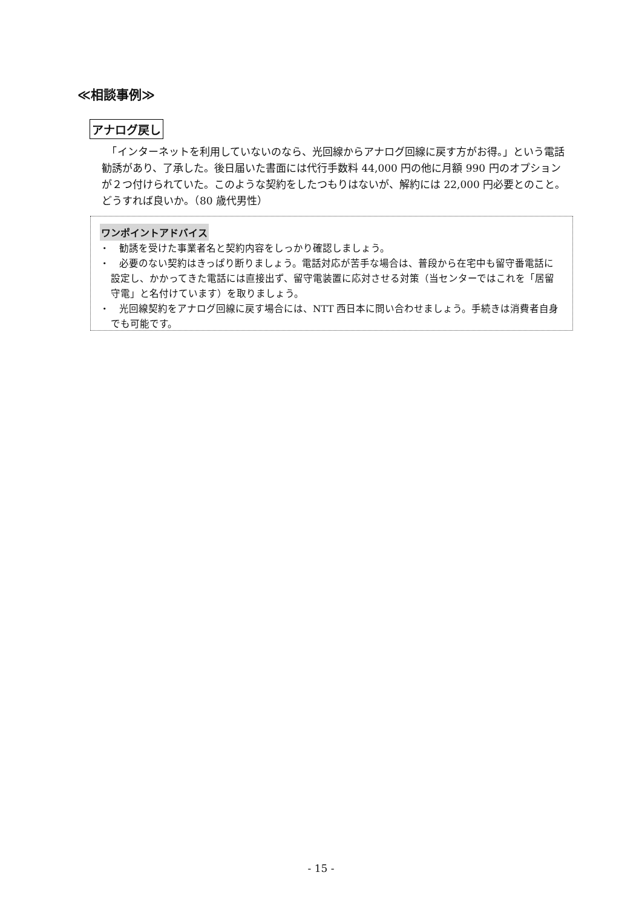≪相談事例≫
アナログ戻し
　「インターネットを利用していないのなら、光回線からアナログ回線に戻す方がお得。」という電話勧誘があり、了承した。後日届いた書面には代行手数料 44,000 円の他に月額 990 円のオプションが２つ付けられていた。このような契約をしたつもりはないが、解約には 22,000 円必要とのこと。どうすれば良いか。（80 歳代男性）
ワンポイントアドバイス
・　勧誘を受けた事業者名と契約内容をしっかり確認しましょう。
・　必要のない契約はきっぱり断りましょう。電話対応が苦手な場合は、普段から在宅中も留守番電話に設定し、かかってきた電話には直接出ず、留守電装置に応対させる対策（当センターではこれを「居留守電」と名付けています）を取りましょう。
・　光回線契約をアナログ回線に戻す場合には、NTT 西日本に問い合わせましょう。手続きは消費者自身でも可能です。
- 15 -